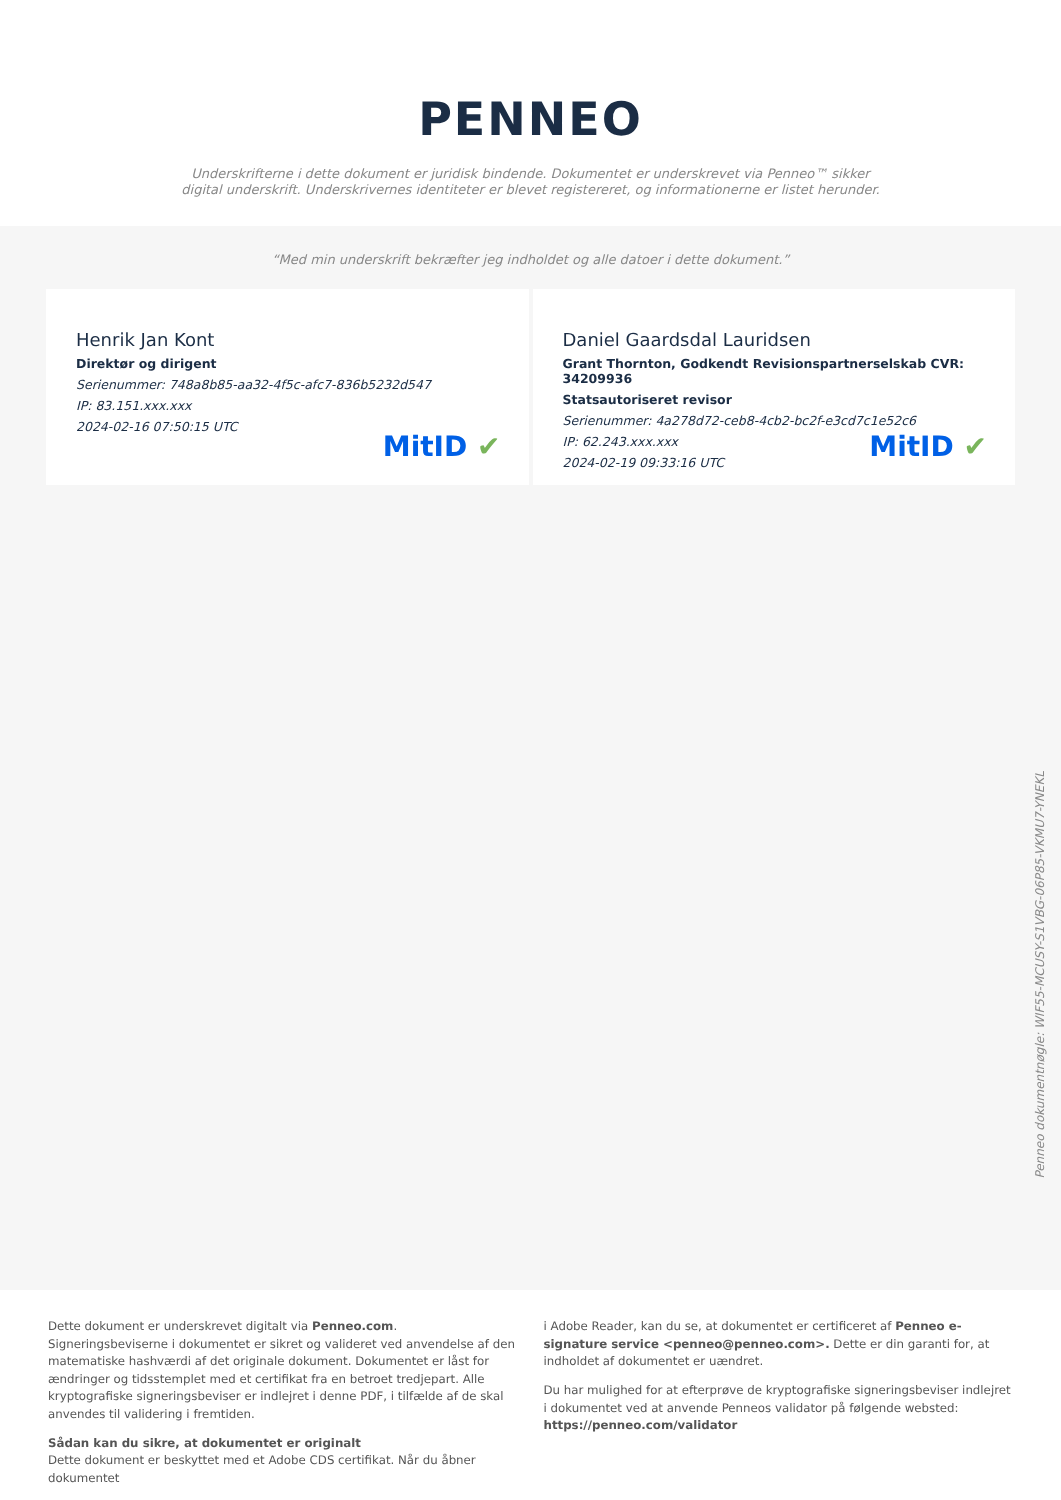PENNEO
Underskrifterne i dette dokument er juridisk bindende. Dokumentet er underskrevet via Penneo™ sikker digital underskrift. Underskrivernes identiteter er blevet registereret, og informationerne er listet herunder.
“Med min underskrift bekræfter jeg indholdet og alle datoer i dette dokument.”
Henrik Jan Kont
Direktør og dirigent
Serienummer: 748a8b85-aa32-4f5c-afc7-836b5232d547
IP: 83.151.xxx.xxx
2024-02-16 07:50:15 UTC
MitID ✔
Daniel Gaardsdal Lauridsen
Grant Thornton, Godkendt Revisionspartnerselskab CVR: 34209936
Statsautoriseret revisor
Serienummer: 4a278d72-ceb8-4cb2-bc2f-e3cd7c1e52c6
IP: 62.243.xxx.xxx
2024-02-19 09:33:16 UTC
MitID ✔
Penneo dokumentnøgle: WIF55-MCUSY-S1VBG-06P85-VKMU7-YNEKL
Dette dokument er underskrevet digitalt via Penneo.com. Signeringsbeviserne i dokumentet er sikret og valideret ved anvendelse af den matematiske hashværdi af det originale dokument. Dokumentet er låst for ændringer og tidsstemplet med et certifikat fra en betroet tredjepart. Alle kryptografiske signeringsbeviser er indlejret i denne PDF, i tilfælde af de skal anvendes til validering i fremtiden.
Sådan kan du sikre, at dokumentet er originalt
Dette dokument er beskyttet med et Adobe CDS certifikat. Når du åbner dokumentet
i Adobe Reader, kan du se, at dokumentet er certificeret af Penneo e-signature service <penneo@penneo.com>. Dette er din garanti for, at indholdet af dokumentet er uændret.
Du har mulighed for at efterprøve de kryptografiske signeringsbeviser indlejret i dokumentet ved at anvende Penneos validator på følgende websted: https://penneo.com/validator